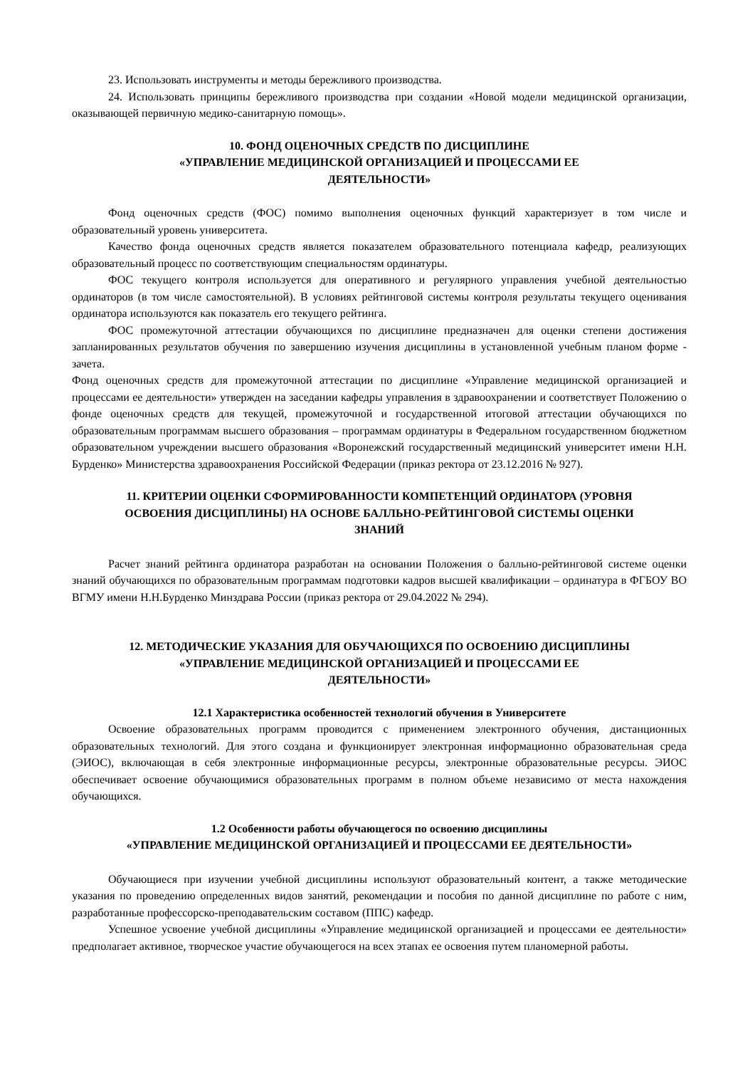23. Использовать инструменты и методы бережливого производства.
24. Использовать принципы бережливого производства при создании «Новой модели медицинской организации, оказывающей первичную медико-санитарную помощь».
10. ФОНД ОЦЕНОЧНЫХ СРЕДСТВ ПО ДИСЦИПЛИНЕ
«УПРАВЛЕНИЕ МЕДИЦИНСКОЙ ОРГАНИЗАЦИЕЙ И ПРОЦЕССАМИ ЕЕ
ДЕЯТЕЛЬНОСТИ»
Фонд оценочных средств (ФОС) помимо выполнения оценочных функций характеризует в том числе и образовательный уровень университета.
Качество фонда оценочных средств является показателем образовательного потенциала кафедр, реализующих образовательный процесс по соответствующим специальностям ординатуры.
ФОС текущего контроля используется для оперативного и регулярного управления учебной деятельностью ординаторов (в том числе самостоятельной). В условиях рейтинговой системы контроля результаты текущего оценивания ординатора используются как показатель его текущего рейтинга.
ФОС промежуточной аттестации обучающихся по дисциплине предназначен для оценки степени достижения запланированных результатов обучения по завершению изучения дисциплины в установленной учебным планом форме - зачета.
Фонд оценочных средств для промежуточной аттестации по дисциплине «Управление медицинской организацией и процессами ее деятельности» утвержден на заседании кафедры управления в здравоохранении и соответствует Положению о фонде оценочных средств для текущей, промежуточной и государственной итоговой аттестации обучающихся по образовательным программам высшего образования – программам ординатуры в Федеральном государственном бюджетном образовательном учреждении высшего образования «Воронежский государственный медицинский университет имени Н.Н. Бурденко» Министерства здравоохранения Российской Федерации (приказ ректора от 23.12.2016 № 927).
11. КРИТЕРИИ ОЦЕНКИ СФОРМИРОВАННОСТИ КОМПЕТЕНЦИЙ ОРДИНАТОРА (УРОВНЯ
ОСВОЕНИЯ ДИСЦИПЛИНЫ) НА ОСНОВЕ БАЛЛЬНО-РЕЙТИНГОВОЙ СИСТЕМЫ ОЦЕНКИ
ЗНАНИЙ
Расчет знаний рейтинга ординатора разработан на основании Положения о балльно-рейтинговой системе оценки знаний обучающихся по образовательным программам подготовки кадров высшей квалификации – ординатура в ФГБОУ ВО ВГМУ имени Н.Н.Бурденко Минздрава России (приказ ректора от 29.04.2022 № 294).
12. МЕТОДИЧЕСКИЕ УКАЗАНИЯ ДЛЯ ОБУЧАЮЩИХСЯ ПО ОСВОЕНИЮ ДИСЦИПЛИНЫ
«УПРАВЛЕНИЕ МЕДИЦИНСКОЙ ОРГАНИЗАЦИЕЙ И ПРОЦЕССАМИ ЕЕ
ДЕЯТЕЛЬНОСТИ»
12.1 Характеристика особенностей технологий обучения в Университете
Освоение образовательных программ проводится с применением электронного обучения, дистанционных образовательных технологий. Для этого создана и функционирует электронная информационно образовательная среда (ЭИОС), включающая в себя электронные информационные ресурсы, электронные образовательные ресурсы. ЭИОС обеспечивает освоение обучающимися образовательных программ в полном объеме независимо от места нахождения обучающихся.
1.2 Особенности работы обучающегося по освоению дисциплины
«УПРАВЛЕНИЕ МЕДИЦИНСКОЙ ОРГАНИЗАЦИЕЙ И ПРОЦЕССАМИ ЕЕ ДЕЯТЕЛЬНОСТИ»
Обучающиеся при изучении учебной дисциплины используют образовательный контент, а также методические указания по проведению определенных видов занятий, рекомендации и пособия по данной дисциплине по работе с ним, разработанные профессорско-преподавательским составом (ППС) кафедр.
Успешное усвоение учебной дисциплины «Управление медицинской организацией и процессами ее деятельности» предполагает активное, творческое участие обучающегося на всех этапах ее освоения путем планомерной работы.